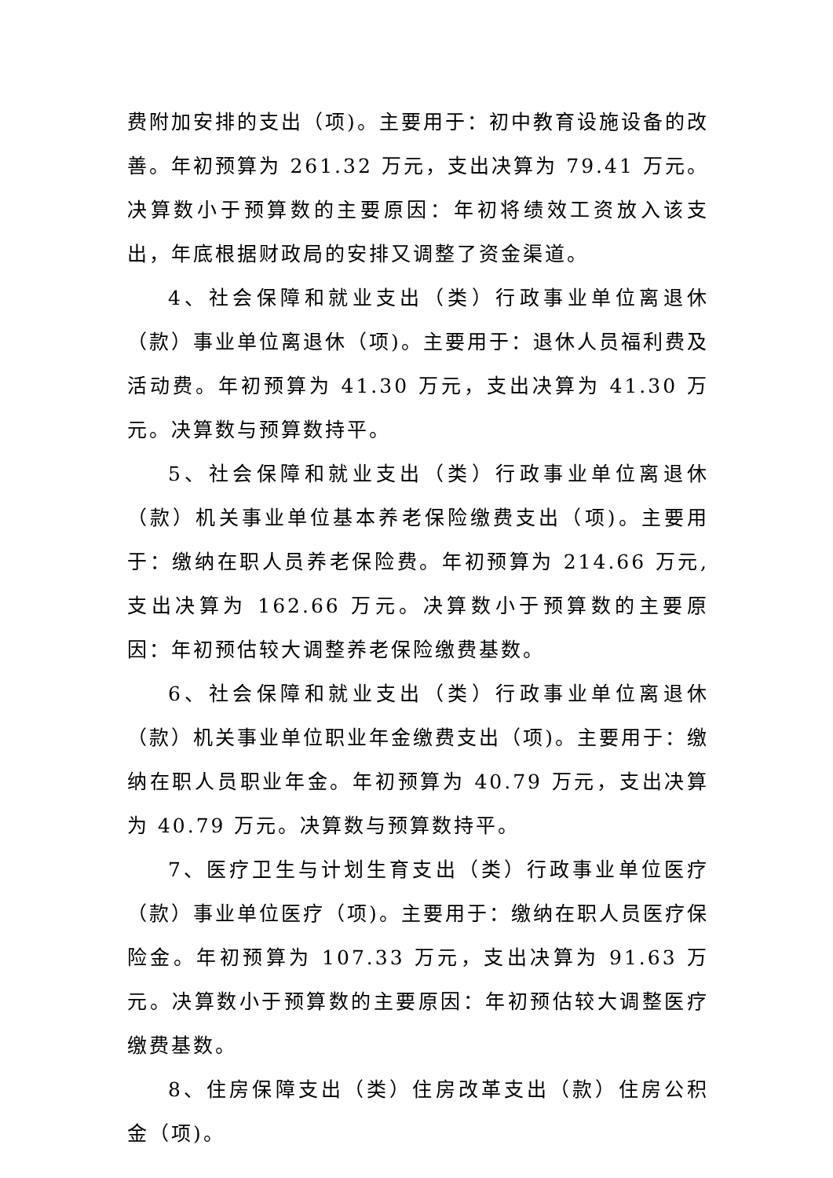费附加安排的支出（项)。主要用于：初中教育设施设备的改善。年初预算为 261.32 万元，支出决算为 79.41 万元。决算数小于预算数的主要原因：年初将绩效工资放入该支出，年底根据财政局的安排又调整了资金渠道。
4、社会保障和就业支出（类）行政事业单位离退休（款）事业单位离退休（项)。主要用于：退休人员福利费及活动费。年初预算为 41.30 万元，支出决算为 41.30 万元。决算数与预算数持平。
5、社会保障和就业支出（类）行政事业单位离退休（款）机关事业单位基本养老保险缴费支出（项)。主要用于：缴纳在职人员养老保险费。年初预算为 214.66 万元,支出决算为 162.66 万元。决算数小于预算数的主要原因：年初预估较大调整养老保险缴费基数。
6、社会保障和就业支出（类）行政事业单位离退休（款）机关事业单位职业年金缴费支出（项)。主要用于：缴纳在职人员职业年金。年初预算为 40.79 万元，支出决算为 40.79 万元。决算数与预算数持平。
7、医疗卫生与计划生育支出（类）行政事业单位医疗（款）事业单位医疗（项)。主要用于：缴纳在职人员医疗保险金。年初预算为 107.33 万元，支出决算为 91.63 万元。决算数小于预算数的主要原因：年初预估较大调整医疗缴费基数。
8、住房保障支出（类）住房改革支出（款）住房公积金（项)。